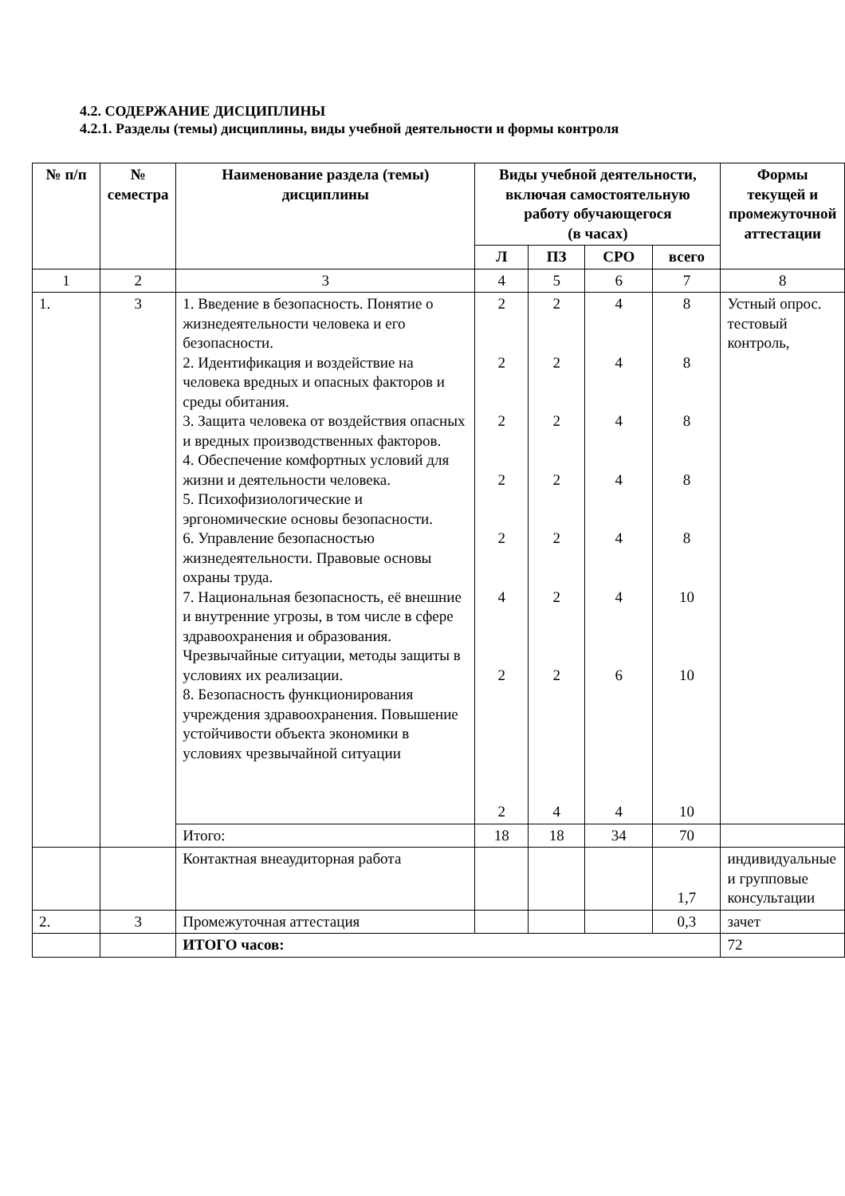4.2. СОДЕРЖАНИЕ ДИСЦИПЛИНЫ
4.2.1. Разделы (темы) дисциплины, виды учебной деятельности и формы контроля
| № п/п | № семестра | Наименование раздела (темы) дисциплины | Виды учебной деятельности, включая самостоятельную работу обучающегося (в часах) | | | | Формы текущей и промежуточной аттестации | |
| --- | --- | --- | --- | --- | --- | --- | --- | --- |
| | | | Л | ПЗ | СРО | всего | | |
| 1 | 2 | 3 | 4 | 5 | 6 | 7 | 8 | |
| 1. | 3 | 1. Введение в безопасность. Понятие о жизнедеятельности человека и его безопасности. 2. Идентификация и воздействие на человека вредных и опасных факторов и среды обитания. 3. Защита человека от воздействия опасных и вредных производственных факторов. 4. Обеспечение комфортных условий для жизни и деятельности человека. 5. Психофизиологические и эргономические основы безопасности. 6. Управление безопасностью жизнедеятельности. Правовые основы охраны труда. 7. Национальная безопасность, её внешние и внутренние угрозы, в том числе в сфере здравоохранения и образования. Чрезвычайные ситуации, методы защиты в условиях их реализации. 8. Безопасность функционирования учреждения здравоохранения. Повышение устойчивости объекта экономики в условиях чрезвычайной ситуации | 2 2 2 2 2 4 2 2 | 2 2 2 2 2 2 2 4 | 4 4 4 4 4 4 6 4 | 8 8 8 8 8 10 10 10 | Устный опрос. тестовый контроль, | |
| | | Итого: | 18 | 18 | 34 | 70 | | |
| | | Контактная внеаудиторная работа | | | | 1,7 | индивидуальные и групповые консультации | |
| 2. | 3 | Промежуточная аттестация | | | | 0,3 | зачет | |
| | | ИТОГО часов: | | | | | | 72 |